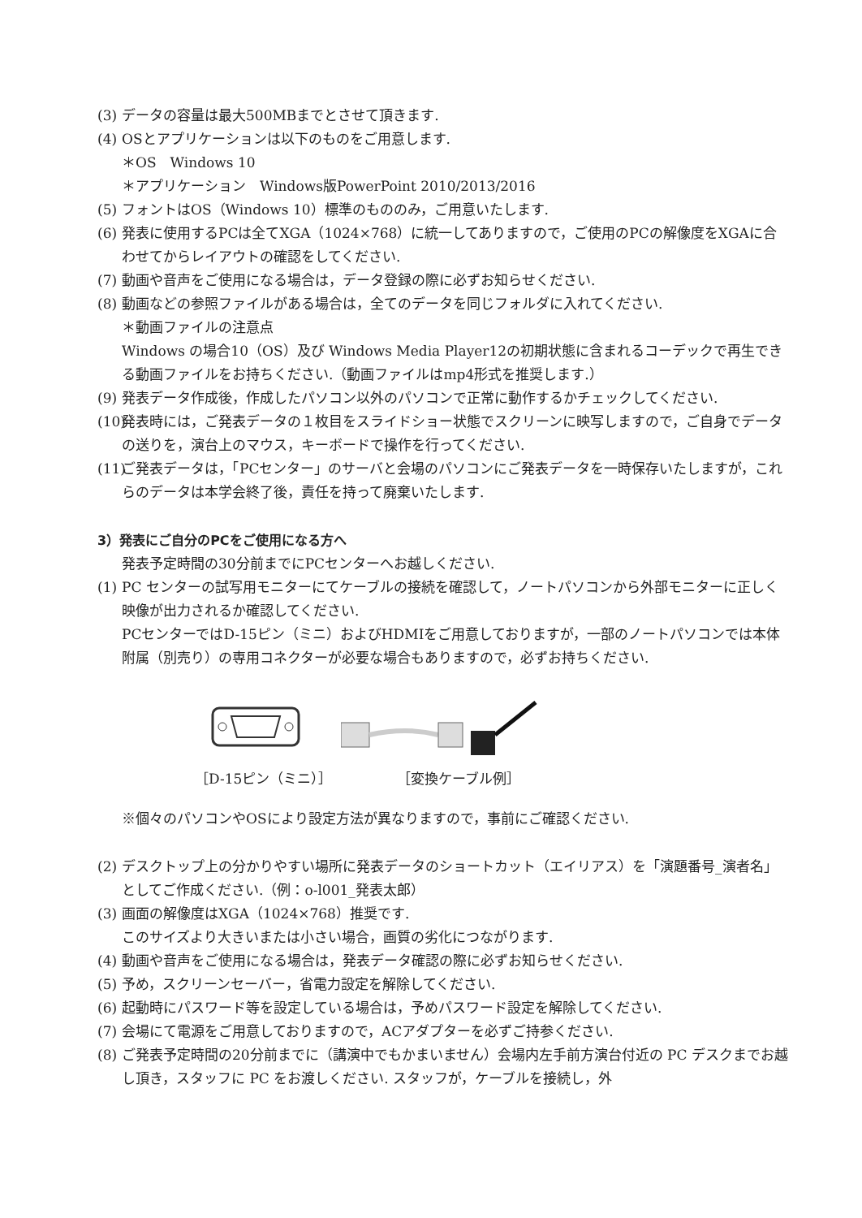(3) データの容量は最大500MBまでとさせて頂きます.
(4) OSとアプリケーションは以下のものをご用意します.
＊OS　Windows 10
＊アプリケーション　Windows版PowerPoint 2010/2013/2016
(5) フォントはOS（Windows 10）標準のもののみ，ご用意いたします.
(6) 発表に使用するPCは全てXGA（1024×768）に統一してありますので，ご使用のPCの解像度をXGAに合わせてからレイアウトの確認をしてください.
(7) 動画や音声をご使用になる場合は，データ登録の際に必ずお知らせください.
(8) 動画などの参照ファイルがある場合は，全てのデータを同じフォルダに入れてください.
＊動画ファイルの注意点
Windows の場合10（OS）及び Windows Media Player12の初期状態に含まれるコーデックで再生できる動画ファイルをお持ちください.（動画ファイルはmp4形式を推奨します.）
(9) 発表データ作成後，作成したパソコン以外のパソコンで正常に動作するかチェックしてください.
(10) 発表時には，ご発表データの１枚目をスライドショー状態でスクリーンに映写しますので，ご自身でデータの送りを，演台上のマウス，キーボードで操作を行ってください.
(11) ご発表データは，「PCセンター」のサーバと会場のパソコンにご発表データを一時保存いたしますが，これらのデータは本学会終了後，責任を持って廃棄いたします.
3）発表にご自分のPCをご使用になる方へ
発表予定時間の30分前までにPCセンターへお越しください.
(1) PC センターの試写用モニターにてケーブルの接続を確認して，ノートパソコンから外部モニターに正しく映像が出力されるか確認してください.
PCセンターではD-15ピン（ミニ）およびHDMIをご用意しておりますが，一部のノートパソコンでは本体附属（別売り）の専用コネクターが必要な場合もありますので，必ずお持ちください.
［D-15ピン（ミニ）］ ［変換ケーブル例］
※個々のパソコンやOSにより設定方法が異なりますので，事前にご確認ください.
(2) デスクトップ上の分かりやすい場所に発表データのショートカット（エイリアス）を「演題番号_演者名」としてご作成ください.（例：o-l001_発表太郎）
(3) 画面の解像度はXGA（1024×768）推奨です.
このサイズより大きいまたは小さい場合，画質の劣化につながります.
(4) 動画や音声をご使用になる場合は，発表データ確認の際に必ずお知らせください.
(5) 予め，スクリーンセーバー，省電力設定を解除してください.
(6) 起動時にパスワード等を設定している場合は，予めパスワード設定を解除してください.
(7) 会場にて電源をご用意しておりますので，ACアダプターを必ずご持参ください.
(8) ご発表予定時間の20分前までに（講演中でもかまいません）会場内左手前方演台付近の PC デスクまでお越し頂き，スタッフに PC をお渡しください. スタッフが，ケーブルを接続し，外